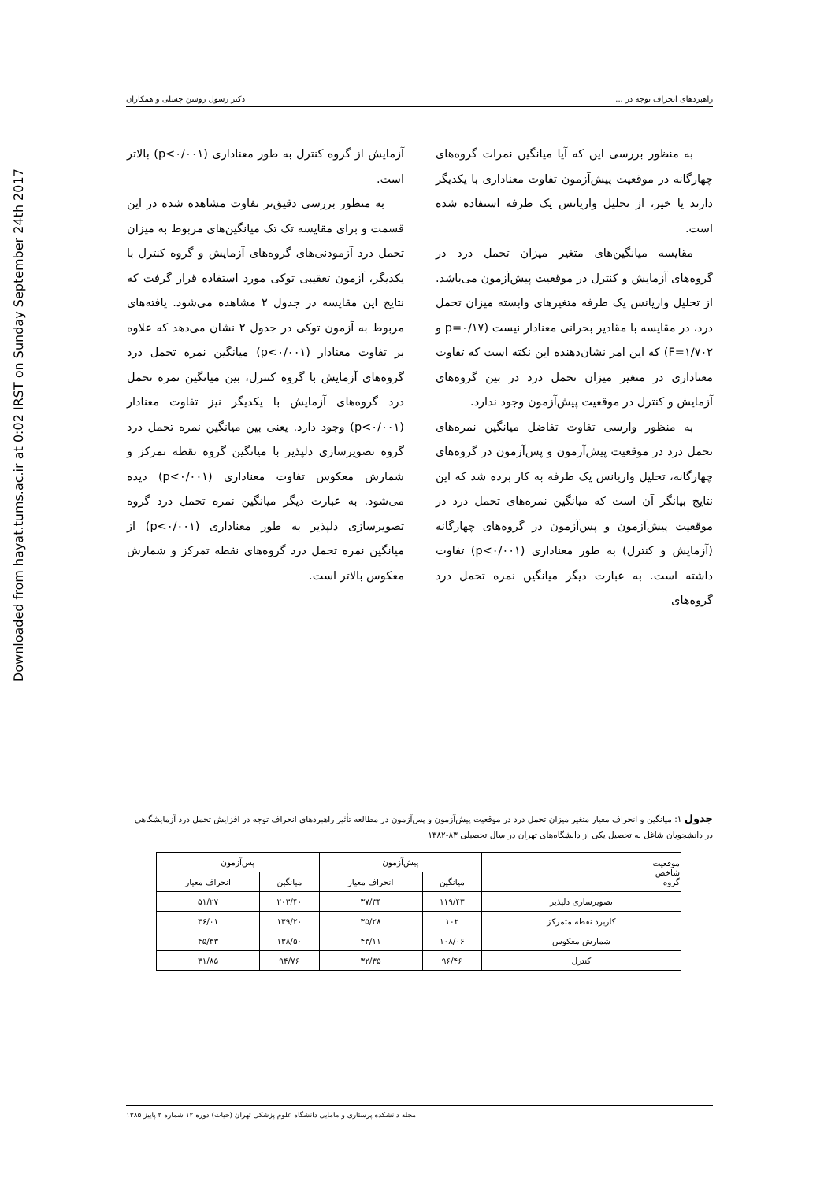Downloaded from hayat.tums.ac.ir at 0:02 IRST on Sunday September 24th 2017
راهبردهای انحراف توجه در ... دکتر رسول روشن چسلی و همکاران
به منظور بررسی این که آیا میانگین نمرات گروه‌های چهارگانه در موقعیت پیش‌آزمون تفاوت معناداری با یکدیگر دارند یا خیر، از تحلیل واریانس یک طرفه استفاده شده است.
مقایسه میانگین‌های متغیر میزان تحمل درد در گروه‌های آزمایش و کنترل در موقعیت پیش‌آزمون می‌باشد. از تحلیل واریانس یک طرفه متغیرهای وابسته میزان تحمل درد، در مقایسه با مقادیر بحرانی معنادار نیست (p=۰/۱۷ و F=۱/۷۰۲) که این امر نشان‌دهنده این نکته است که تفاوت معناداری در متغیر میزان تحمل درد در بین گروه‌های آزمایش و کنترل در موقعیت پیش‌آزمون وجود ندارد.
به منظور وارسی تفاوت تفاضل میانگین نمره‌های تحمل درد در موقعیت پیش‌آزمون و پس‌آزمون در گروه‌های چهارگانه، تحلیل واریانس یک طرفه به کار برده شد که این نتایج بیانگر آن است که میانگین نمره‌های تحمل درد در موقعیت پیش‌آزمون و پس‌آزمون در گروه‌های چهارگانه (آزمایش و کنترل) به طور معناداری (p<۰/۰۰۱) تفاوت داشته است. به عبارت دیگر میانگین نمره تحمل درد گروه‌های
آزمایش از گروه کنترل به طور معناداری (p<۰/۰۰۱) بالاتر است.
به منظور بررسی دقیق‌تر تفاوت مشاهده شده در این قسمت و برای مقایسه تک تک میانگین‌های مربوط به میزان تحمل درد آزمودنی‌های گروه‌های آزمایش و گروه کنترل با یکدیگر، آزمون تعقیبی توکی مورد استفاده قرار گرفت که نتایج این مقایسه در جدول ۲ مشاهده می‌شود. یافته‌های مربوط به آزمون توکی در جدول ۲ نشان می‌دهد که علاوه بر تفاوت معنادار (p<۰/۰۰۱) میانگین نمره تحمل درد گروه‌های آزمایش با گروه کنترل، بین میانگین نمره تحمل درد گروه‌های آزمایش با یکدیگر نیز تفاوت معنادار (p<۰/۰۰۱) وجود دارد. یعنی بین میانگین نمره تحمل درد گروه تصویرسازی دلپذیر با میانگین گروه نقطه تمرکز و شمارش معکوس تفاوت معناداری (p<۰/۰۰۱) دیده می‌شود. به عبارت دیگر میانگین نمره تحمل درد گروه تصویرسازی دلپذیر به طور معناداری (p<۰/۰۰۱) از میانگین نمره تحمل درد گروه‌های نقطه تمرکز و شمارش معکوس بالاتر است.
جدول ۱: میانگین و انحراف معیار متغیر میزان تحمل درد در موقعیت پیش‌آزمون و پس‌آزمون در مطالعه تأثیر راهبردهای انحراف توجه در افزایش تحمل درد آزمایشگاهی در دانشجویان شاغل به تحصیل یکی از دانشگاه‌های تهران در سال تحصیلی ۸۳-۱۳۸۲
| موقعیت شاخص گروه | پیش‌آزمون | | پس‌آزمون | |
| --- | --- | --- | --- | --- |
| | میانگین | انحراف معیار | میانگین | انحراف معیار |
| تصویرسازی دلپذیر | ۱۱۹/۴۳ | ۳۷/۳۴ | ۲۰۳/۴۰ | ۵۱/۲۷ |
| کاربرد نقطه متمرکز | ۱۰۲ | ۳۵/۲۸ | ۱۳۹/۲۰ | ۳۶/۰۱ |
| شمارش معکوس | ۱۰۸/۰۶ | ۴۳/۱۱ | ۱۳۸/۵۰ | ۴۵/۳۳ |
| کنترل | ۹۶/۴۶ | ۳۲/۳۵ | ۹۴/۷۶ | ۳۱/۸۵ |
مجله دانشکده پرستاری و مامایی دانشگاه علوم پزشکی تهران (حیات) دوره ۱۲ شماره ۳ پاییز ۱۳۸۵